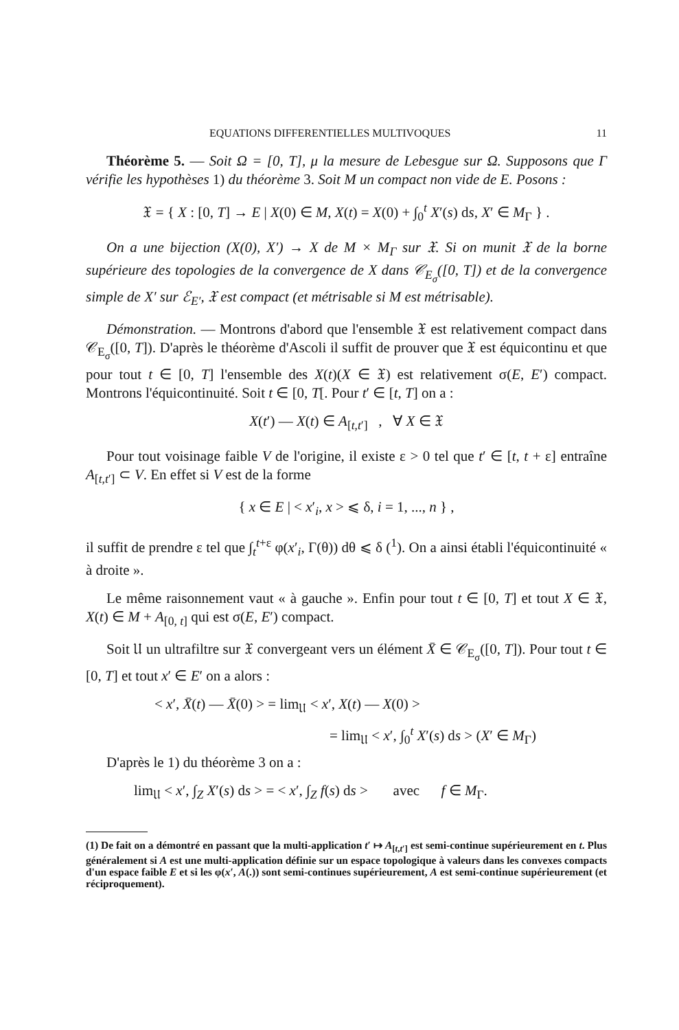EQUATIONS DIFFERENTIELLES MULTIVOQUES 11
Théorème 5. — Soit Ω = [0, T], μ la mesure de Lebesgue sur Ω. Supposons que Γ vérifie les hypothèses 1) du théorème 3. Soit M un compact non vide de E. Posons :
𝔛 = { X : [0, T] → E | X(0) ∈ M, X(t) = X(0) + ∫<sub>0</sub><sup>t</sup> X′(s) ds, X′ ∈ M<sub>Γ</sub> } .
On a une bijection (X(0), X′) → X de M × M<sub>Γ</sub> sur 𝔛. Si on munit 𝔛 de la borne supérieure des topologies de la convergence de X dans 𝒞<sub>E<sub>σ</sub></sub>([0, T]) et de la convergence simple de X′ sur ℰ<sub>E′</sub>, 𝔛 est compact (et métrisable si M est métrisable).
Démonstration. — Montrons d'abord que l'ensemble 𝔛 est relativement compact dans 𝒞<sub>E<sub>σ</sub></sub>([0, T]). D'après le théorème d'Ascoli il suffit de prouver que 𝔛 est équicontinu et que pour tout t ∈ [0, T] l'ensemble des X(t)(X ∈ 𝔛) est relativement σ(E, E′) compact. Montrons l'équicontinuité. Soit t ∈ [0, T[. Pour t′ ∈ [t, T] on a :
X(t′) — X(t) ∈ A<sub>[t,t′]</sub> , ∀ X ∈ 𝔛
Pour tout voisinage faible V de l'origine, il existe ε > 0 tel que t′ ∈ [t, t + ε] entraîne A<sub>[t,t′]</sub> ⊂ V. En effet si V est de la forme
{ x ∈ E | < x′<sub>i</sub>, x > ⩽ δ, i = 1, ..., n } ,
il suffit de prendre ε tel que ∫<sub>t</sub><sup>t+ε</sup> φ(x′<sub>i</sub>, Γ(θ)) dθ ⩽ δ (<sup>1</sup>). On a ainsi établi l'équicontinuité « à droite ».
Le même raisonnement vaut « à gauche ». Enfin pour tout t ∈ [0, T] et tout X ∈ 𝔛, X(t) ∈ M + A<sub>[0, t]</sub> qui est σ(E, E′) compact.
Soit 𝔘 un ultrafiltre sur 𝔛 convergeant vers un élément X̄ ∈ 𝒞<sub>E<sub>σ</sub></sub>([0, T]). Pour tout t ∈ [0, T] et tout x′ ∈ E′ on a alors :
< x′, X̄(t) — X̄(0) > = lim<sub>𝔘</sub> < x′, X(t) — X(0) >
= lim<sub>𝔘</sub> < x′, ∫<sub>0</sub><sup>t</sup> X′(s) ds > (X′ ∈ M<sub>Γ</sub>)
D'après le 1) du théorème 3 on a :
lim<sub>𝔘</sub> < x′, ∫<sub>Z</sub> X′(s) ds > = < x′, ∫<sub>Z</sub> f(s) ds > avec f ∈ M<sub>Γ</sub>.
(1) De fait on a démontré en passant que la multi-application t′ ↦ A<sub>[t,t′]</sub> est semi-continue supérieurement en t. Plus généralement si A est une multi-application définie sur un espace topologique à valeurs dans les convexes compacts d'un espace faible E et si les φ(x′, A(.)) sont semi-continues supérieurement, A est semi-continue supérieurement (et réciproquement).